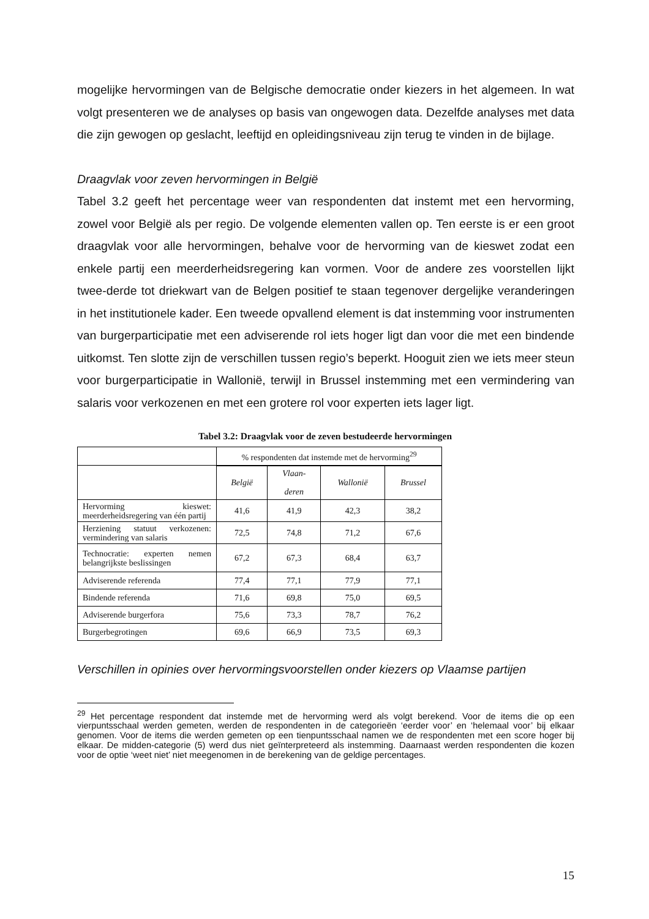mogelijke hervormingen van de Belgische democratie onder kiezers in het algemeen. In wat volgt presenteren we de analyses op basis van ongewogen data. Dezelfde analyses met data die zijn gewogen op geslacht, leeftijd en opleidingsniveau zijn terug te vinden in de bijlage.
Draagvlak voor zeven hervormingen in België
Tabel 3.2 geeft het percentage weer van respondenten dat instemt met een hervorming, zowel voor België als per regio. De volgende elementen vallen op. Ten eerste is er een groot draagvlak voor alle hervormingen, behalve voor de hervorming van de kieswet zodat een enkele partij een meerderheidsregering kan vormen. Voor de andere zes voorstellen lijkt twee-derde tot driekwart van de Belgen positief te staan tegenover dergelijke veranderingen in het institutionele kader. Een tweede opvallend element is dat instemming voor instrumenten van burgerparticipatie met een adviserende rol iets hoger ligt dan voor die met een bindende uitkomst. Ten slotte zijn de verschillen tussen regio’s beperkt. Hooguit zien we iets meer steun voor burgerparticipatie in Wallonië, terwijl in Brussel instemming met een vermindering van salaris voor verkozenen en met een grotere rol voor experten iets lager ligt.
Tabel 3.2: Draagvlak voor de zeven bestudeerde hervormingen
| | % respondenten dat instemde met de hervorming<sup>29</sup> | | | |
| | België | Vlaan- deren | Wallonië | Brussel |
| Hervorming kieswet: meerderheidsregering van één partij | 41,6 | 41,9 | 42,3 | 38,2 |
| Herziening statuut verkozenen: vermindering van salaris | 72,5 | 74,8 | 71,2 | 67,6 |
| Technocratie: experten nemen belangrijkste beslissingen | 67,2 | 67,3 | 68,4 | 63,7 |
| Adviserende referenda | 77,4 | 77,1 | 77,9 | 77,1 |
| Bindende referenda | 71,6 | 69,8 | 75,0 | 69,5 |
| Adviserende burgerfora | 75,6 | 73,3 | 78,7 | 76,2 |
| Burgerbegrotingen | 69,6 | 66,9 | 73,5 | 69,3 |
Verschillen in opinies over hervormingsvoorstellen onder kiezers op Vlaamse partijen
<sup>29</sup> Het percentage respondent dat instemde met de hervorming werd als volgt berekend. Voor de items die op een vierpuntsschaal werden gemeten, werden de respondenten in de categorieën ‘eerder voor’ en ‘helemaal voor’ bij elkaar genomen. Voor de items die werden gemeten op een tienpuntsschaal namen we de respondenten met een score hoger bij elkaar. De midden-categorie (5) werd dus niet geïnterpreteerd als instemming. Daarnaast werden respondenten die kozen voor de optie ‘weet niet’ niet meegenomen in de berekening van de geldige percentages.
15